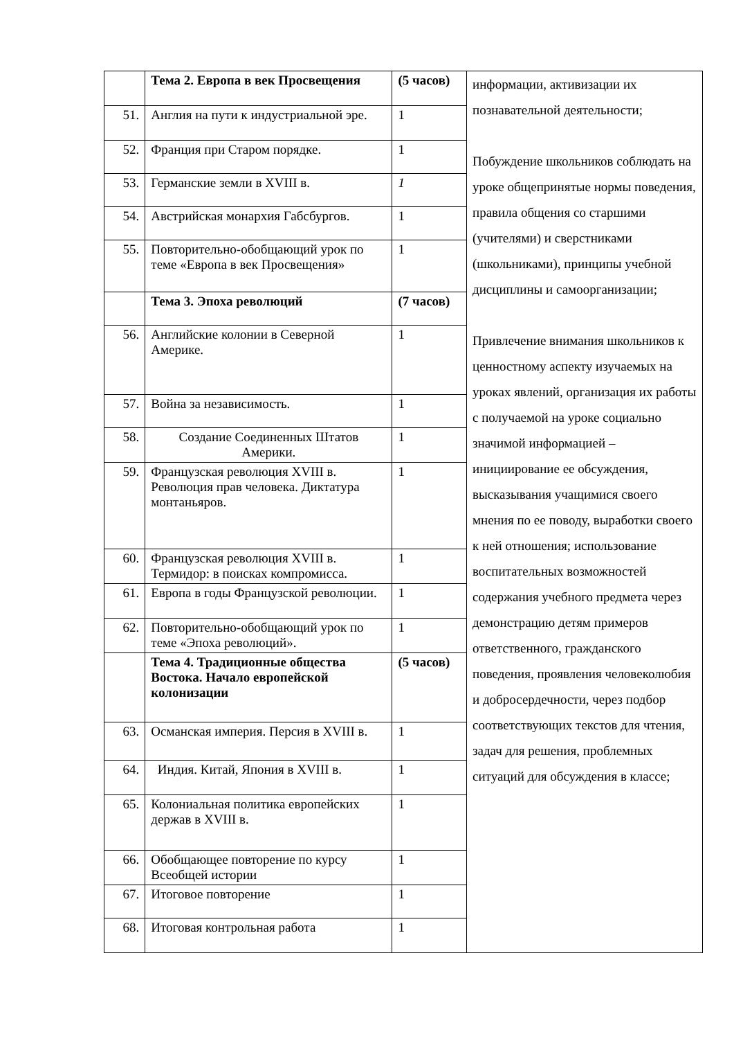| | Тема 2. Европа в век Просвещения | (5 часов) | информации, активизации их познавательной деятельности; Побуждение школьников соблюдать на уроке общепринятые нормы поведения, правила общения со старшими (учителями) и сверстниками (школьниками), принципы учебной дисциплины и самоорганизации; Привлечение внимания школьников к ценностному аспекту изучаемых на уроках явлений, организация их работы с получаемой на уроке социально значимой информацией – инициирование ее обсуждения, высказывания учащимися своего мнения по ее поводу, выработки своего к ней отношения; использование воспитательных возможностей содержания учебного предмета через демонстрацию детям примеров ответственного, гражданского поведения, проявления человеколюбия и добросердечности, через подбор соответствующих текстов для чтения, задач для решения, проблемных ситуаций для обсуждения в классе; |
| 51. | Англия на пути к индустриальной эре. | 1 | |
| 52. | Франция при Старом порядке. | 1 | |
| 53. | Германские земли в XVIII в. | 1 | |
| 54. | Австрийская монархия Габсбургов. | 1 | |
| 55. | Повторительно-обобщающий урок по теме «Европа в век Просвещения» | 1 | |
| | Тема 3. Эпоха революций | (7 часов) | |
| 56. | Английские колонии в Северной Америке. | 1 | |
| 57. | Война за независимость. | 1 | |
| 58. | Создание Соединенных Штатов Америки. | 1 | |
| 59. | Французская революция XVIII в. Революция прав человека. Диктатура монтаньяров. | 1 | |
| 60. | Французская революция XVIII в. Термидор: в поисках компромисса. | 1 | |
| 61. | Европа в годы Французской революции. | 1 | |
| 62. | Повторительно-обобщающий урок по теме «Эпоха революций». | 1 | |
| | Тема 4. Традиционные общества Востока. Начало европейской колонизации | (5 часов) | |
| 63. | Османская империя. Персия в XVIII в. | 1 | |
| 64. | Индия. Китай, Япония в XVIII в. | 1 | |
| 65. | Колониальная политика европейских держав в XVIII в. | 1 | |
| 66. | Обобщающее повторение по курсу Всеобщей истории | 1 | |
| 67. | Итоговое повторение | 1 | |
| 68. | Итоговая контрольная работа | 1 | |